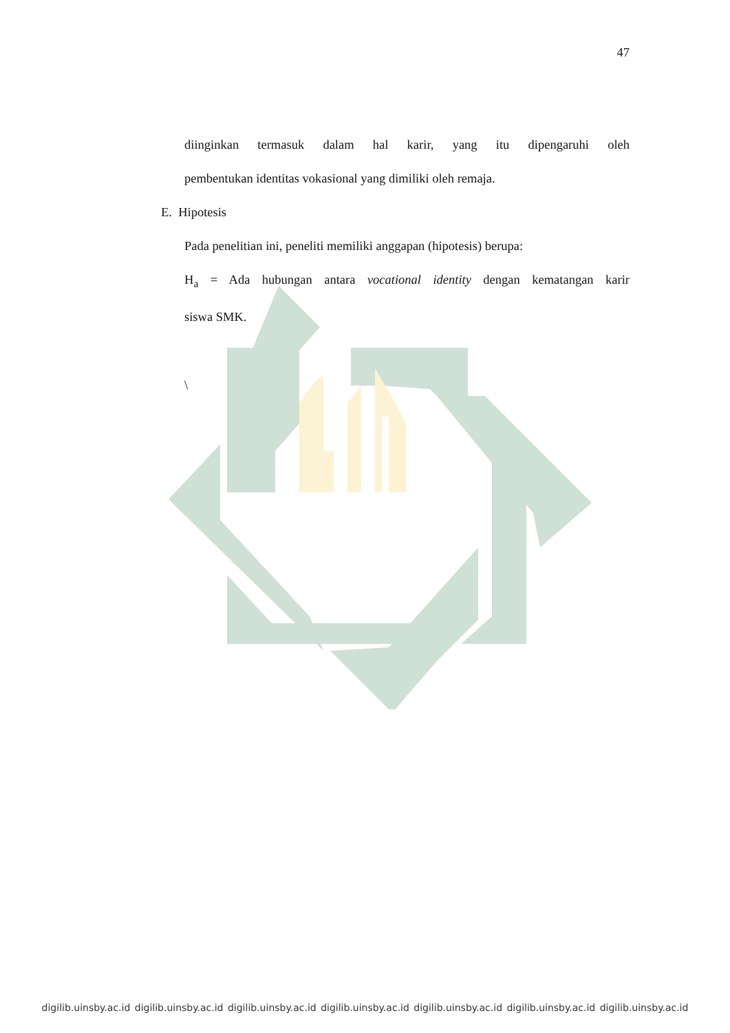47
diinginkan termasuk dalam hal karir, yang itu dipengaruhi oleh
pembentukan identitas vokasional yang dimiliki oleh remaja.
E. Hipotesis
Pada penelitian ini, peneliti memiliki anggapan (hipotesis) berupa:
H<sub>a</sub> = Ada hubungan antara vocational identity dengan kematangan karir
siswa SMK.
\
digilib.uinsby.ac.id digilib.uinsby.ac.id digilib.uinsby.ac.id digilib.uinsby.ac.id digilib.uinsby.ac.id digilib.uinsby.ac.id digilib.uinsby.ac.id